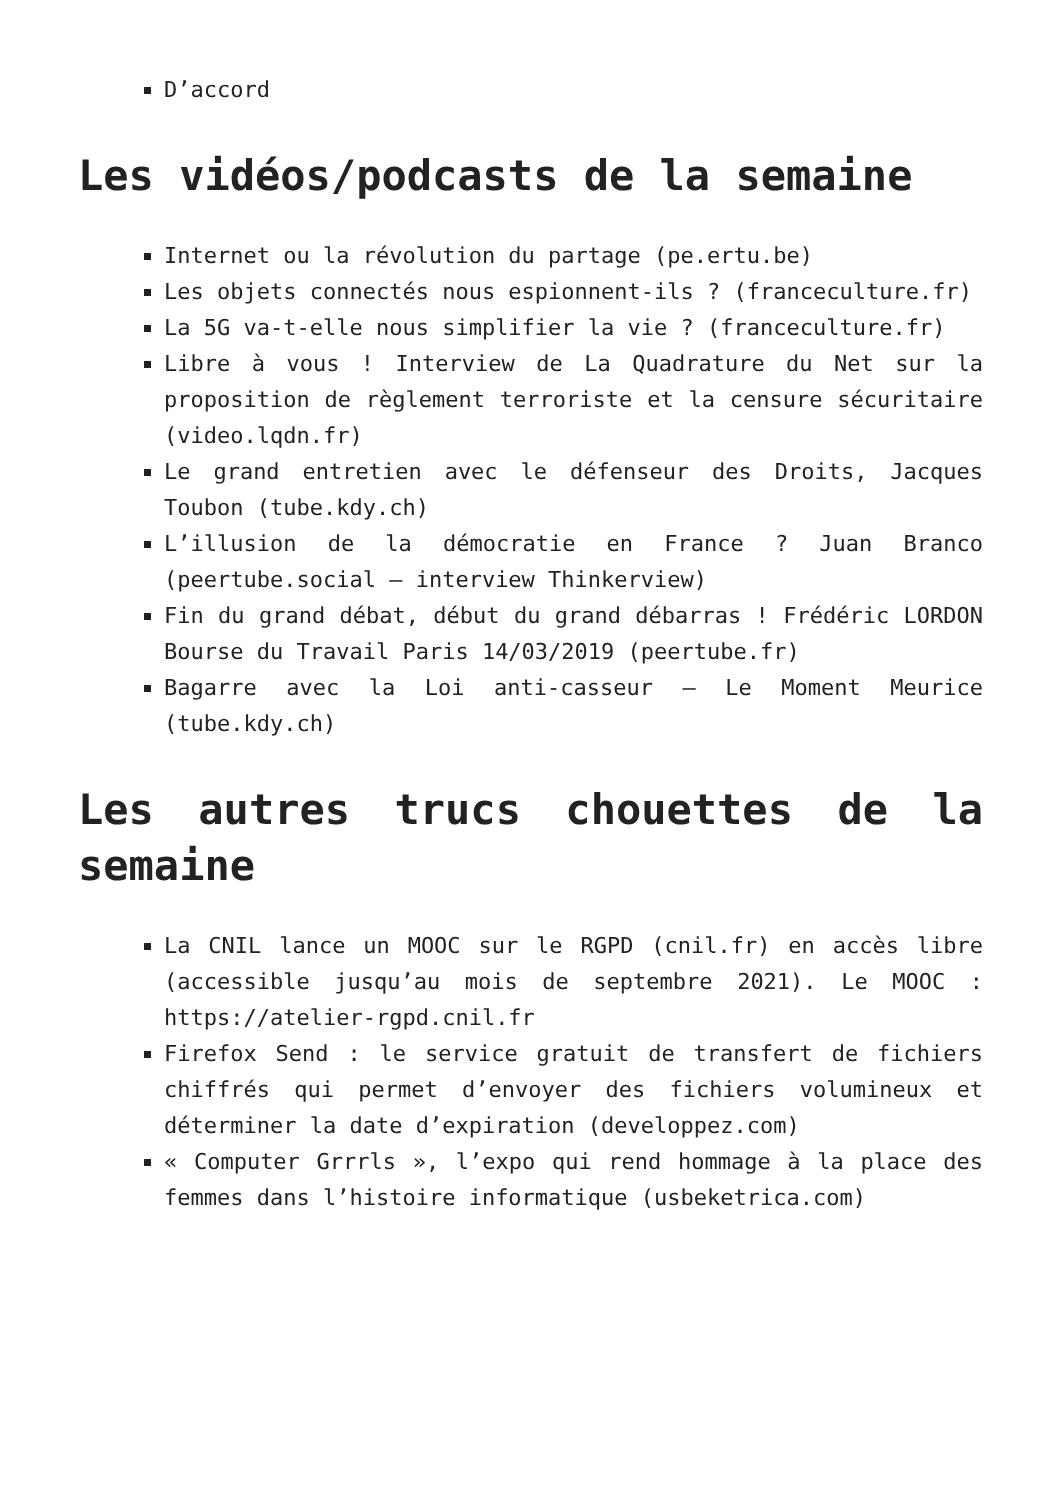D’accord
Les vidéos/podcasts de la semaine
Internet ou la révolution du partage (pe.ertu.be)
Les objets connectés nous espionnent-ils ? (franceculture.fr)
La 5G va-t-elle nous simplifier la vie ? (franceculture.fr)
Libre à vous ! Interview de La Quadrature du Net sur la proposition de règlement terroriste et la censure sécuritaire (video.lqdn.fr)
Le grand entretien avec le défenseur des Droits, Jacques Toubon (tube.kdy.ch)
L’illusion de la démocratie en France ? Juan Branco (peertube.social – interview Thinkerview)
Fin du grand débat, début du grand débarras ! Frédéric LORDON Bourse du Travail Paris 14/03/2019 (peertube.fr)
Bagarre avec la Loi anti-casseur – Le Moment Meurice (tube.kdy.ch)
Les autres trucs chouettes de la semaine
La CNIL lance un MOOC sur le RGPD (cnil.fr) en accès libre (accessible jusqu’au mois de septembre 2021). Le MOOC : https://atelier-rgpd.cnil.fr
Firefox Send : le service gratuit de transfert de fichiers chiffrés qui permet d’envoyer des fichiers volumineux et déterminer la date d’expiration (developpez.com)
« Computer Grrrls », l’expo qui rend hommage à la place des femmes dans l’histoire informatique (usbeketrica.com)